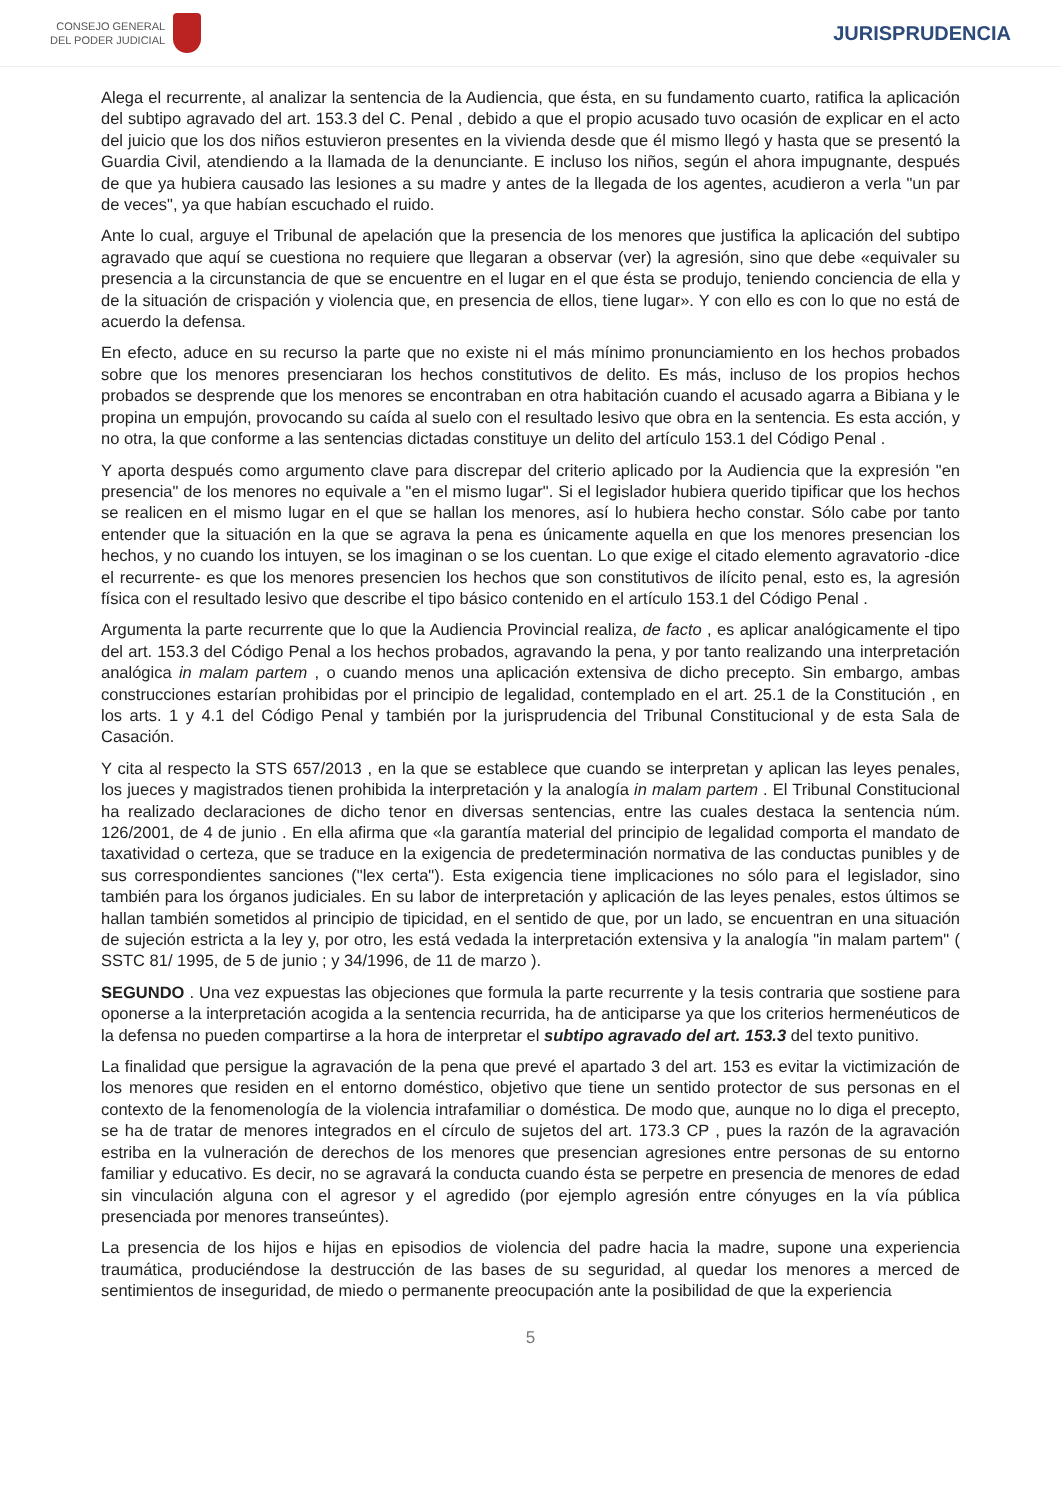CONSEJO GENERAL
DEL PODER JUDICIAL
JURISPRUDENCIA
Alega el recurrente, al analizar la sentencia de la Audiencia, que ésta, en su fundamento cuarto, ratifica la aplicación del subtipo agravado del art. 153.3 del C. Penal , debido a que el propio acusado tuvo ocasión de explicar en el acto del juicio que los dos niños estuvieron presentes en la vivienda desde que él mismo llegó y hasta que se presentó la Guardia Civil, atendiendo a la llamada de la denunciante. E incluso los niños, según el ahora impugnante, después de que ya hubiera causado las lesiones a su madre y antes de la llegada de los agentes, acudieron a verla "un par de veces", ya que habían escuchado el ruido.
Ante lo cual, arguye el Tribunal de apelación que la presencia de los menores que justifica la aplicación del subtipo agravado que aquí se cuestiona no requiere que llegaran a observar (ver) la agresión, sino que debe «equivaler su presencia a la circunstancia de que se encuentre en el lugar en el que ésta se produjo, teniendo conciencia de ella y de la situación de crispación y violencia que, en presencia de ellos, tiene lugar». Y con ello es con lo que no está de acuerdo la defensa.
En efecto, aduce en su recurso la parte que no existe ni el más mínimo pronunciamiento en los hechos probados sobre que los menores presenciaran los hechos constitutivos de delito. Es más, incluso de los propios hechos probados se desprende que los menores se encontraban en otra habitación cuando el acusado agarra a Bibiana y le propina un empujón, provocando su caída al suelo con el resultado lesivo que obra en la sentencia. Es esta acción, y no otra, la que conforme a las sentencias dictadas constituye un delito del artículo 153.1 del Código Penal .
Y aporta después como argumento clave para discrepar del criterio aplicado por la Audiencia que la expresión "en presencia" de los menores no equivale a "en el mismo lugar". Si el legislador hubiera querido tipificar que los hechos se realicen en el mismo lugar en el que se hallan los menores, así lo hubiera hecho constar. Sólo cabe por tanto entender que la situación en la que se agrava la pena es únicamente aquella en que los menores presencian los hechos, y no cuando los intuyen, se los imaginan o se los cuentan. Lo que exige el citado elemento agravatorio -dice el recurrente- es que los menores presencien los hechos que son constitutivos de ilícito penal, esto es, la agresión física con el resultado lesivo que describe el tipo básico contenido en el artículo 153.1 del Código Penal .
Argumenta la parte recurrente que lo que la Audiencia Provincial realiza, de facto , es aplicar analógicamente el tipo del art. 153.3 del Código Penal a los hechos probados, agravando la pena, y por tanto realizando una interpretación analógica in malam partem , o cuando menos una aplicación extensiva de dicho precepto. Sin embargo, ambas construcciones estarían prohibidas por el principio de legalidad, contemplado en el art. 25.1 de la Constitución , en los arts. 1 y 4.1 del Código Penal y también por la jurisprudencia del Tribunal Constitucional y de esta Sala de Casación.
Y cita al respecto la STS 657/2013 , en la que se establece que cuando se interpretan y aplican las leyes penales, los jueces y magistrados tienen prohibida la interpretación y la analogía in malam partem . El Tribunal Constitucional ha realizado declaraciones de dicho tenor en diversas sentencias, entre las cuales destaca la sentencia núm. 126/2001, de 4 de junio . En ella afirma que «la garantía material del principio de legalidad comporta el mandato de taxatividad o certeza, que se traduce en la exigencia de predeterminación normativa de las conductas punibles y de sus correspondientes sanciones ("lex certa"). Esta exigencia tiene implicaciones no sólo para el legislador, sino también para los órganos judiciales. En su labor de interpretación y aplicación de las leyes penales, estos últimos se hallan también sometidos al principio de tipicidad, en el sentido de que, por un lado, se encuentran en una situación de sujeción estricta a la ley y, por otro, les está vedada la interpretación extensiva y la analogía "in malam partem" ( SSTC 81/ 1995, de 5 de junio ; y 34/1996, de 11 de marzo ).
SEGUNDO . Una vez expuestas las objeciones que formula la parte recurrente y la tesis contraria que sostiene para oponerse a la interpretación acogida a la sentencia recurrida, ha de anticiparse ya que los criterios hermenéuticos de la defensa no pueden compartirse a la hora de interpretar el subtipo agravado del art. 153.3 del texto punitivo.
La finalidad que persigue la agravación de la pena que prevé el apartado 3 del art. 153 es evitar la victimización de los menores que residen en el entorno doméstico, objetivo que tiene un sentido protector de sus personas en el contexto de la fenomenología de la violencia intrafamiliar o doméstica. De modo que, aunque no lo diga el precepto, se ha de tratar de menores integrados en el círculo de sujetos del art. 173.3 CP , pues la razón de la agravación estriba en la vulneración de derechos de los menores que presencian agresiones entre personas de su entorno familiar y educativo. Es decir, no se agravará la conducta cuando ésta se perpetre en presencia de menores de edad sin vinculación alguna con el agresor y el agredido (por ejemplo agresión entre cónyuges en la vía pública presenciada por menores transeúntes).
La presencia de los hijos e hijas en episodios de violencia del padre hacia la madre, supone una experiencia traumática, produciéndose la destrucción de las bases de su seguridad, al quedar los menores a merced de sentimientos de inseguridad, de miedo o permanente preocupación ante la posibilidad de que la experiencia
5